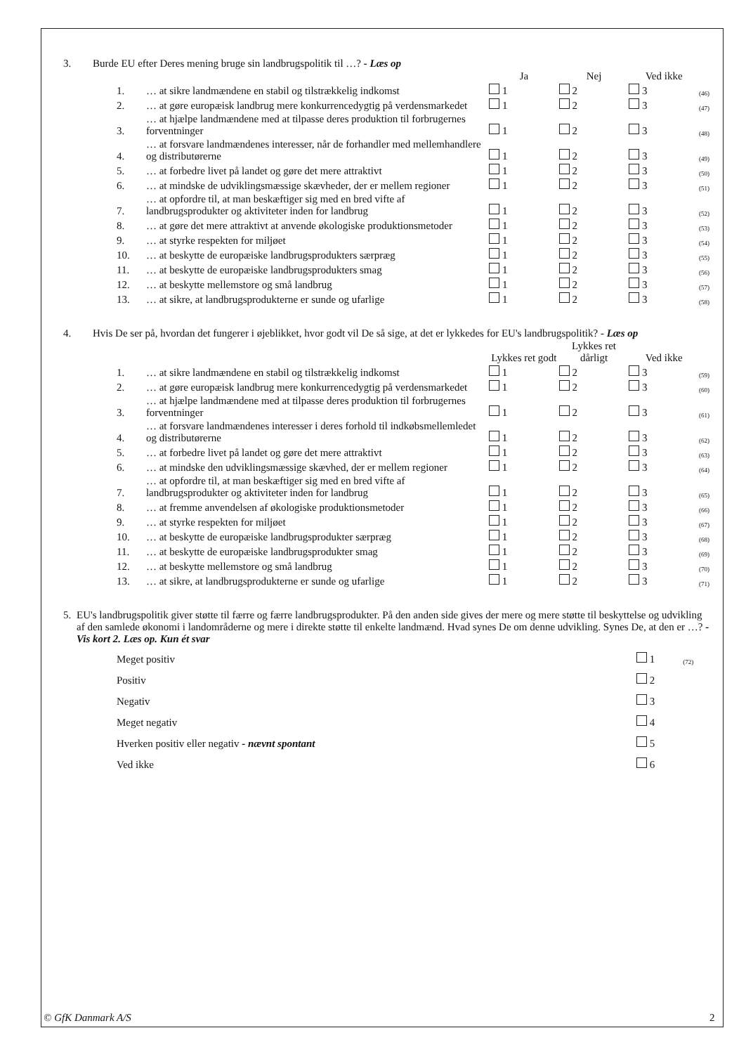3. Burde EU efter Deres mening bruge sin landbrugspolitik til …? - Læs op
| | | Ja | Nej | Ved ikke | |
| 1. | … at sikre landmændene en stabil og tilstrækkelig indkomst | 1 | 2 | 3 | (46) |
| 2. | … at gøre europæisk landbrug mere konkurrencedygtig på verdensmarkedet | 1 | 2 | 3 | (47) |
| 3. | … at hjælpe landmændene med at tilpasse deres produktion til forbrugernes forventninger | 1 | 2 | 3 | (48) |
| 4. | … at forsvare landmændenes interesser, når de forhandler med mellemhandlere og distributørerne | 1 | 2 | 3 | (49) |
| 5. | … at forbedre livet på landet og gøre det mere attraktivt | 1 | 2 | 3 | (50) |
| 6. | … at mindske de udviklingsmæssige skævheder, der er mellem regioner | 1 | 2 | 3 | (51) |
| 7. | … at opfordre til, at man beskæftiger sig med en bred vifte af landbrugsprodukter og aktiviteter inden for landbrug | 1 | 2 | 3 | (52) |
| 8. | … at gøre det mere attraktivt at anvende økologiske produktionsmetoder | 1 | 2 | 3 | (53) |
| 9. | … at styrke respekten for miljøet | 1 | 2 | 3 | (54) |
| 10. | … at beskytte de europæiske landbrugsprodukters særpræg | 1 | 2 | 3 | (55) |
| 11. | … at beskytte de europæiske landbrugsprodukters smag | 1 | 2 | 3 | (56) |
| 12. | … at beskytte mellemstore og små landbrug | 1 | 2 | 3 | (57) |
| 13. | … at sikre, at landbrugsprodukterne er sunde og ufarlige | 1 | 2 | 3 | (58) |
4. Hvis De ser på, hvordan det fungerer i øjeblikket, hvor godt vil De så sige, at det er lykkedes for EU's landbrugspolitik? - Læs op
| | | Lykkes ret godt | Lykkes ret dårligt | Ved ikke | |
| 1. | … at sikre landmændene en stabil og tilstrækkelig indkomst | 1 | 2 | 3 | (59) |
| 2. | … at gøre europæisk landbrug mere konkurrencedygtig på verdensmarkedet | 1 | 2 | 3 | (60) |
| 3. | … at hjælpe landmændene med at tilpasse deres produktion til forbrugernes forventninger | 1 | 2 | 3 | (61) |
| 4. | … at forsvare landmændenes interesser i deres forhold til indkøbsmellemledet og distributørerne | 1 | 2 | 3 | (62) |
| 5. | … at forbedre livet på landet og gøre det mere attraktivt | 1 | 2 | 3 | (63) |
| 6. | … at mindske den udviklingsmæssige skævhed, der er mellem regioner | 1 | 2 | 3 | (64) |
| 7. | … at opfordre til, at man beskæftiger sig med en bred vifte af landbrugsprodukter og aktiviteter inden for landbrug | 1 | 2 | 3 | (65) |
| 8. | … at fremme anvendelsen af økologiske produktionsmetoder | 1 | 2 | 3 | (66) |
| 9. | … at styrke respekten for miljøet | 1 | 2 | 3 | (67) |
| 10. | … at beskytte de europæiske landbrugsprodukter særpræg | 1 | 2 | 3 | (68) |
| 11. | … at beskytte de europæiske landbrugsprodukter smag | 1 | 2 | 3 | (69) |
| 12. | … at beskytte mellemstore og små landbrug | 1 | 2 | 3 | (70) |
| 13. | … at sikre, at landbrugsprodukterne er sunde og ufarlige | 1 | 2 | 3 | (71) |
5. EU's landbrugspolitik giver støtte til færre og færre landbrugsprodukter. På den anden side gives der mere og mere støtte til beskyttelse og udvikling af den samlede økonomi i landområderne og mere i direkte støtte til enkelte landmænd. Hvad synes De om denne udvikling. Synes De, at den er …? - Vis kort 2. Læs op. Kun ét svar
| Meget positiv | 1 | (72) |
| Positiv | 2 | |
| Negativ | 3 | |
| Meget negativ | 4 | |
| Hverken positiv eller negativ - nævnt spontant | 5 | |
| Ved ikke | 6 | |
© GfK Danmark A/S 2